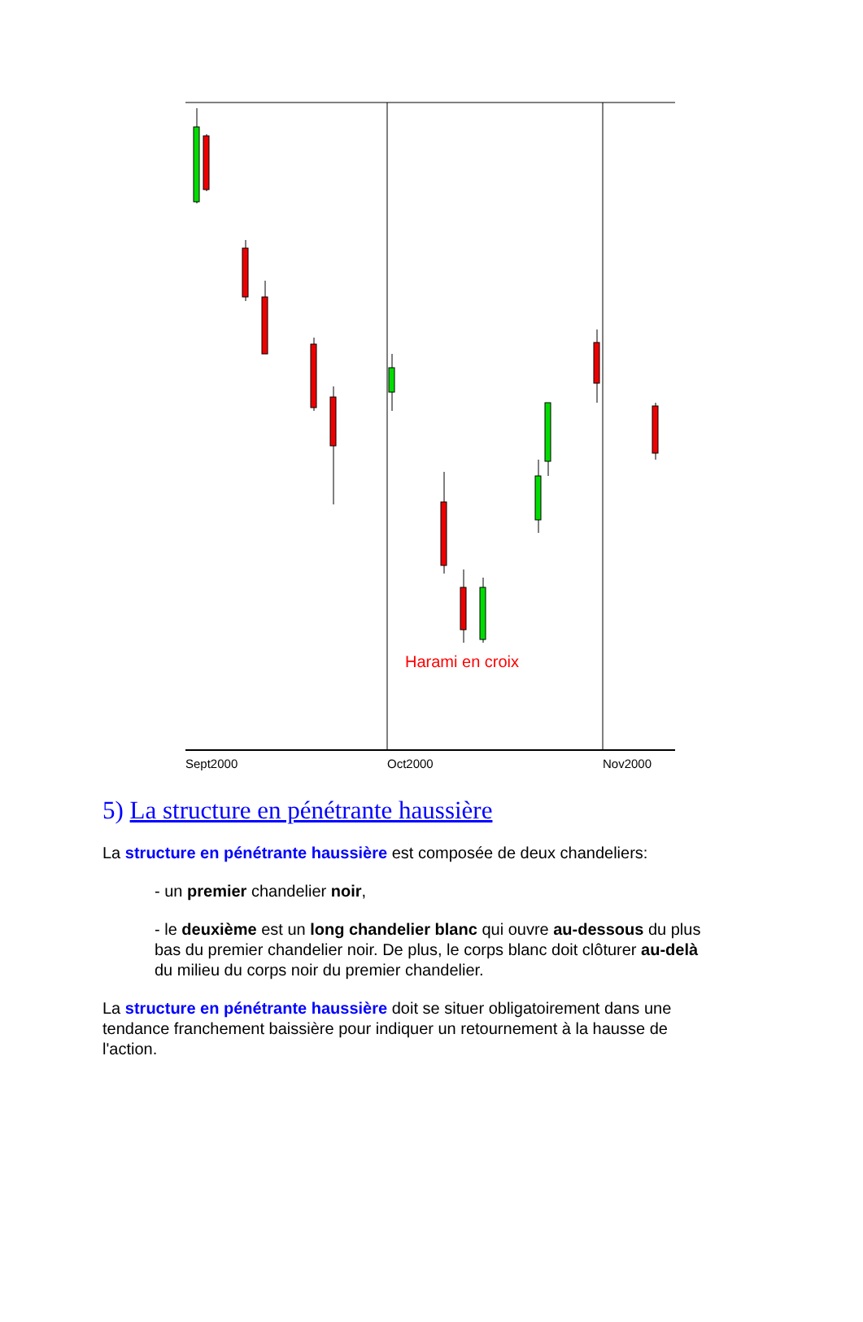Harami en croix
Sept2000
Oct2000
Nov2000
5) La structure en pénétrante haussière
La structure en pénétrante haussière est composée de deux chandeliers:
- un premier chandelier noir,
- le deuxième est un long chandelier blanc qui ouvre au-dessous du plus bas du premier chandelier noir. De plus, le corps blanc doit clôturer au-delà du milieu du corps noir du premier chandelier.
La structure en pénétrante haussière doit se situer obligatoirement dans une tendance franchement baissière pour indiquer un retournement à la hausse de l'action.